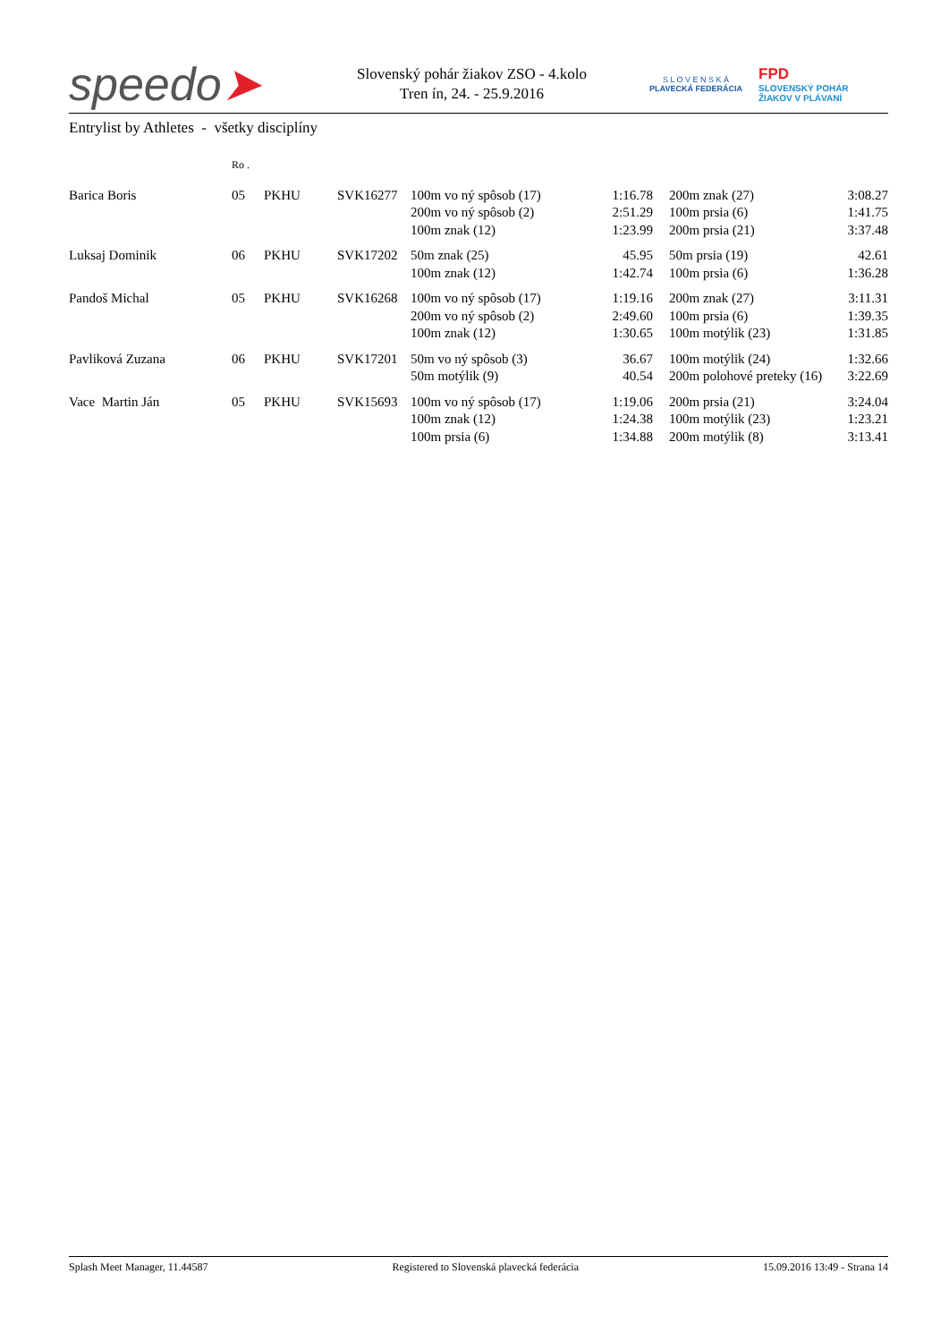speedo➤
Slovenský pohár žiakov ZSO - 4.kolo
Tren ín, 24. - 25.9.2016
S L O V E N S K Á
PLAVECKÁ FEDERÁCIA
FPD
SLOVENSKÝ POHÁR
ŽIAKOV V PLÁVANÍ
Entrylist by Athletes - všetky disciplíny
| | Ro . | | | | | | | |
| --- | --- | --- | --- | --- | --- | --- | --- | --- |
| Barica Boris | 05 | PKHU | SVK16277 | 100m vo ný spôsob (17) | 1:16.78 | | 200m znak (27) | 3:08.27 |
| | | | | 200m vo ný spôsob (2) | 2:51.29 | | 100m prsia (6) | 1:41.75 |
| | | | | 100m znak (12) | 1:23.99 | | 200m prsia (21) | 3:37.48 |
| Luksaj Dominik | 06 | PKHU | SVK17202 | 50m znak (25) | 45.95 | | 50m prsia (19) | 42.61 |
| | | | | 100m znak (12) | 1:42.74 | | 100m prsia (6) | 1:36.28 |
| Pandoš Michal | 05 | PKHU | SVK16268 | 100m vo ný spôsob (17) | 1:19.16 | | 200m znak (27) | 3:11.31 |
| | | | | 200m vo ný spôsob (2) | 2:49.60 | | 100m prsia (6) | 1:39.35 |
| | | | | 100m znak (12) | 1:30.65 | | 100m motýlik (23) | 1:31.85 |
| Pavliková Zuzana | 06 | PKHU | SVK17201 | 50m vo ný spôsob (3) | 36.67 | | 100m motýlik (24) | 1:32.66 |
| | | | | 50m motýlik (9) | 40.54 | | 200m polohové preteky (16) | 3:22.69 |
| Vace Martin Ján | 05 | PKHU | SVK15693 | 100m vo ný spôsob (17) | 1:19.06 | | 200m prsia (21) | 3:24.04 |
| | | | | 100m znak (12) | 1:24.38 | | 100m motýlik (23) | 1:23.21 |
| | | | | 100m prsia (6) | 1:34.88 | | 200m motýlik (8) | 3:13.41 |
Splash Meet Manager, 11.44587 Registered to Slovenská plavecká federácia 15.09.2016 13:49 - Strana 14